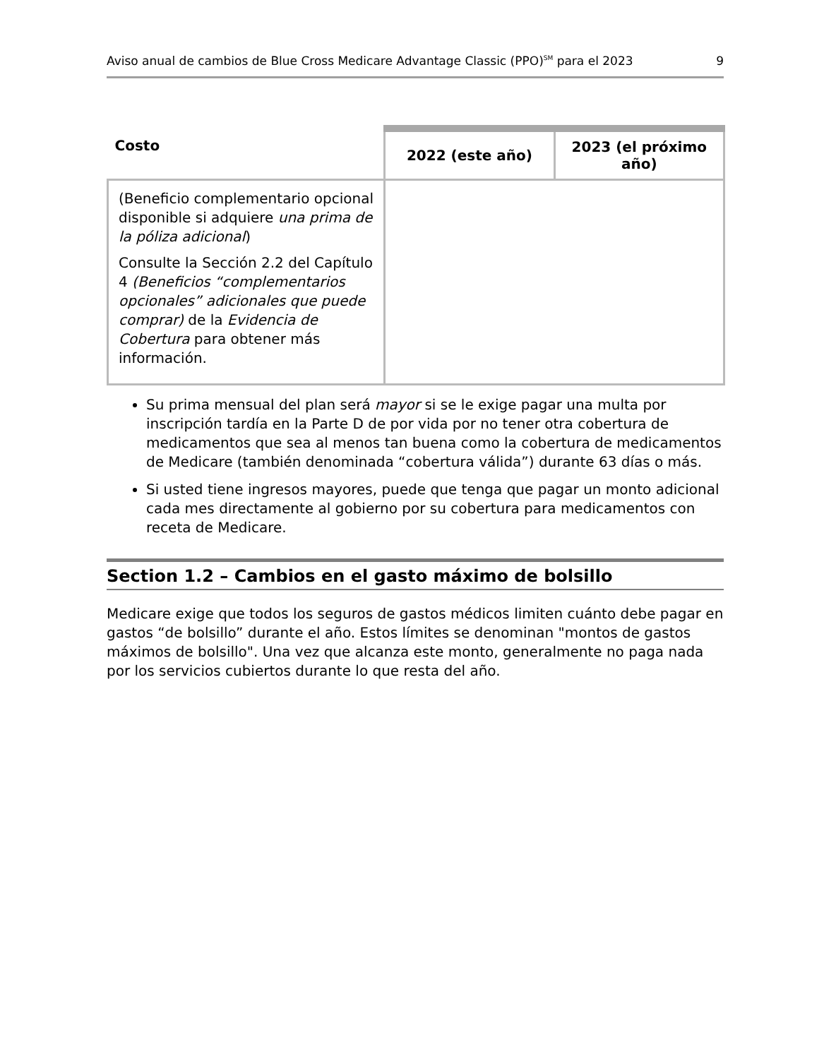Aviso anual de cambios de Blue Cross Medicare Advantage Classic (PPO)<sup>SM</sup> para el 2023 9
| Costo | 2022 (este año) | 2023 (el próximo año) |
| --- | --- | --- |
| (Beneficio complementario opcional disponible si adquiere una prima de la póliza adicional ) Consulte la Sección 2.2 del Capítulo 4 (Beneficios “complementarios opcionales” adicionales que puede comprar) de la Evidencia de Cobertura para obtener más información. | | |
Su prima mensual del plan será mayor si se le exige pagar una multa por inscripción tardía en la Parte D de por vida por no tener otra cobertura de medicamentos que sea al menos tan buena como la cobertura de medicamentos de Medicare (también denominada “cobertura válida”) durante 63 días o más.
Si usted tiene ingresos mayores, puede que tenga que pagar un monto adicional cada mes directamente al gobierno por su cobertura para medicamentos con receta de Medicare.
Section 1.2 – Cambios en el gasto máximo de bolsillo
Medicare exige que todos los seguros de gastos médicos limiten cuánto debe pagar en gastos “de bolsillo” durante el año. Estos límites se denominan "montos de gastos máximos de bolsillo". Una vez que alcanza este monto, generalmente no paga nada por los servicios cubiertos durante lo que resta del año.